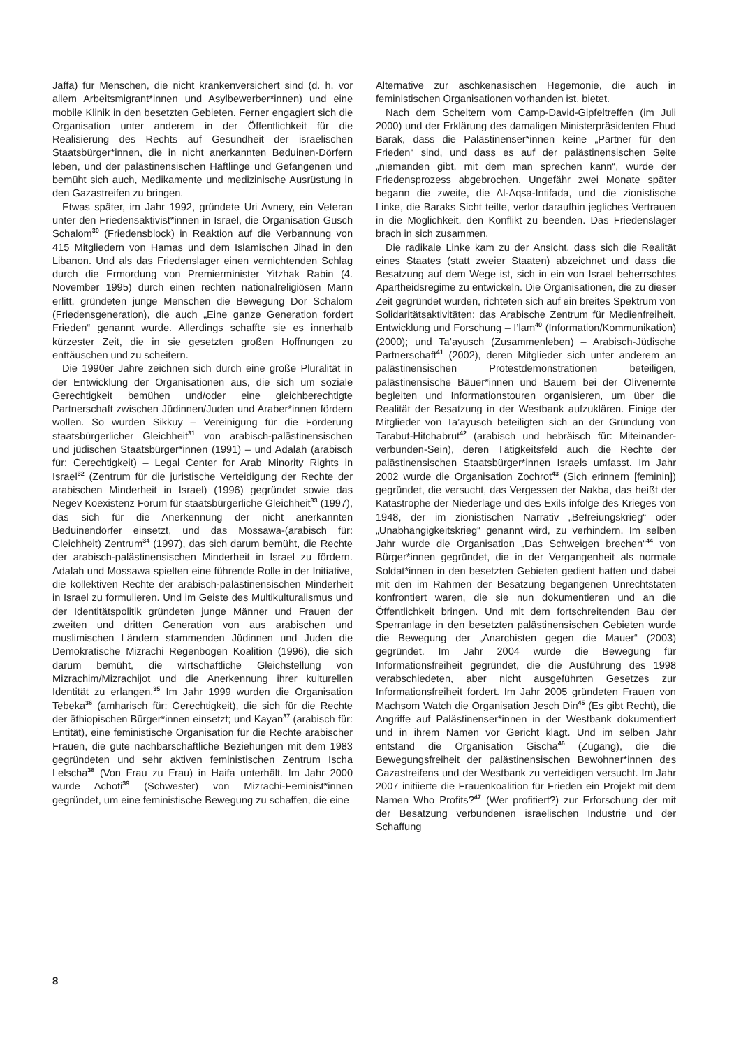Jaffa) für Menschen, die nicht krankenversichert sind (d. h. vor allem Arbeitsmigrant*innen und Asylbewerber*innen) und eine mobile Klinik in den besetzten Gebieten. Ferner engagiert sich die Organisation unter anderem in der Öffentlichkeit für die Realisierung des Rechts auf Gesundheit der israelischen Staatsbürger*innen, die in nicht anerkannten Beduinen-Dörfern leben, und der palästinensischen Häftlinge und Gefangenen und bemüht sich auch, Medikamente und medizinische Ausrüstung in den Gazastreifen zu bringen.
Etwas später, im Jahr 1992, gründete Uri Avnery, ein Veteran unter den Friedensaktivist*innen in Israel, die Organisation Gusch Schalom<sup>30</sup> (Friedensblock) in Reaktion auf die Verbannung von 415 Mitgliedern von Hamas und dem Islamischen Jihad in den Libanon. Und als das Friedenslager einen vernichtenden Schlag durch die Ermordung von Premierminister Yitzhak Rabin (4. November 1995) durch einen rechten nationalreligiösen Mann erlitt, gründeten junge Menschen die Bewegung Dor Schalom (Friedensgeneration), die auch „Eine ganze Generation fordert Frieden“ genannt wurde. Allerdings schaffte sie es innerhalb kürzester Zeit, die in sie gesetzten großen Hoffnungen zu enttäuschen und zu scheitern.
Die 1990er Jahre zeichnen sich durch eine große Pluralität in der Entwicklung der Organisationen aus, die sich um soziale Gerechtigkeit bemühen und/oder eine gleichberechtigte Partnerschaft zwischen Jüdinnen/Juden und Araber*innen fördern wollen. So wurden Sikkuy – Vereinigung für die Förderung staatsbürgerlicher Gleichheit<sup>31</sup> von arabisch-palästinensischen und jüdischen Staatsbürger*innen (1991) – und Adalah (arabisch für: Gerechtigkeit) – Legal Center for Arab Minority Rights in Israel<sup>32</sup> (Zentrum für die juristische Verteidigung der Rechte der arabischen Minderheit in Israel) (1996) gegründet sowie das Negev Koexistenz Forum für staatsbürgerliche Gleichheit<sup>33</sup> (1997), das sich für die Anerkennung der nicht anerkannten Beduinendörfer einsetzt, und das Mossawa-(arabisch für: Gleichheit) Zentrum<sup>34</sup> (1997), das sich darum bemüht, die Rechte der arabisch-palästinensischen Minderheit in Israel zu fördern. Adalah und Mossawa spielten eine führende Rolle in der Initiative, die kollektiven Rechte der arabisch-palästinensischen Minderheit in Israel zu formulieren. Und im Geiste des Multikulturalismus und der Identitätspolitik gründeten junge Männer und Frauen der zweiten und dritten Generation von aus arabischen und muslimischen Ländern stammenden Jüdinnen und Juden die Demokratische Mizrachi Regenbogen Koalition (1996), die sich darum bemüht, die wirtschaftliche Gleichstellung von Mizrachim/Mizrachijot und die Anerkennung ihrer kulturellen Identität zu erlangen.<sup>35</sup> Im Jahr 1999 wurden die Organisation Tebeka<sup>36</sup> (amharisch für: Gerechtigkeit), die sich für die Rechte der äthiopischen Bürger*innen einsetzt; und Kayan<sup>37</sup> (arabisch für: Entität), eine feministische Organisation für die Rechte arabischer Frauen, die gute nachbarschaftliche Beziehungen mit dem 1983 gegründeten und sehr aktiven feministischen Zentrum Ischa Lelscha<sup>38</sup> (Von Frau zu Frau) in Haifa unterhält. Im Jahr 2000 wurde Achoti<sup>39</sup> (Schwester) von Mizrachi-Feminist*innen gegründet, um eine feministische Bewegung zu schaffen, die eine
Alternative zur aschkenasischen Hegemonie, die auch in feministischen Organisationen vorhanden ist, bietet.
Nach dem Scheitern vom Camp-David-Gipfeltreffen (im Juli 2000) und der Erklärung des damaligen Ministerpräsidenten Ehud Barak, dass die Palästinenser*innen keine „Partner für den Frieden“ sind, und dass es auf der palästinensischen Seite „niemanden gibt, mit dem man sprechen kann“, wurde der Friedensprozess abgebrochen. Ungefähr zwei Monate später begann die zweite, die Al-Aqsa-Intifada, und die zionistische Linke, die Baraks Sicht teilte, verlor daraufhin jegliches Vertrauen in die Möglichkeit, den Konflikt zu beenden. Das Friedenslager brach in sich zusammen.
Die radikale Linke kam zu der Ansicht, dass sich die Realität eines Staates (statt zweier Staaten) abzeichnet und dass die Besatzung auf dem Wege ist, sich in ein von Israel beherrschtes Apartheidsregime zu entwickeln. Die Organisationen, die zu dieser Zeit gegründet wurden, richteten sich auf ein breites Spektrum von Solidaritätsaktivitäten: das Arabische Zentrum für Medienfreiheit, Entwicklung und Forschung – I’lam<sup>40</sup> (Information/Kommunikation) (2000); und Ta’ayusch (Zusammenleben) – Arabisch-Jüdische Partnerschaft<sup>41</sup> (2002), deren Mitglieder sich unter anderem an palästinensischen Protestdemonstrationen beteiligen, palästinensische Bäuer*innen und Bauern bei der Olivenernte begleiten und Informationstouren organisieren, um über die Realität der Besatzung in der Westbank aufzuklären. Einige der Mitglieder von Ta’ayusch beteiligten sich an der Gründung von Tarabut-Hitchabrut<sup>42</sup> (arabisch und hebräisch für: Miteinander-verbunden-Sein), deren Tätigkeitsfeld auch die Rechte der palästinensischen Staatsbürger*innen Israels umfasst. Im Jahr 2002 wurde die Organisation Zochrot<sup>43</sup> (Sich erinnern [feminin]) gegründet, die versucht, das Vergessen der Nakba, das heißt der Katastrophe der Niederlage und des Exils infolge des Krieges von 1948, der im zionistischen Narrativ „Befreiungskrieg“ oder „Unabhängigkeitskrieg“ genannt wird, zu verhindern. Im selben Jahr wurde die Organisation „Das Schweigen brechen“<sup>44</sup> von Bürger*innen gegründet, die in der Vergangenheit als normale Soldat*innen in den besetzten Gebieten gedient hatten und dabei mit den im Rahmen der Besatzung begangenen Unrechtstaten konfrontiert waren, die sie nun dokumentieren und an die Öffentlichkeit bringen. Und mit dem fortschreitenden Bau der Sperranlage in den besetzten palästinensischen Gebieten wurde die Bewegung der „Anarchisten gegen die Mauer“ (2003) gegründet. Im Jahr 2004 wurde die Bewegung für Informationsfreiheit gegründet, die die Ausführung des 1998 verabschiedeten, aber nicht ausgeführten Gesetzes zur Informationsfreiheit fordert. Im Jahr 2005 gründeten Frauen von Machsom Watch die Organisation Jesch Din<sup>45</sup> (Es gibt Recht), die Angriffe auf Palästinenser*innen in der Westbank dokumentiert und in ihrem Namen vor Gericht klagt. Und im selben Jahr entstand die Organisation Gischa<sup>46</sup> (Zugang), die die Bewegungsfreiheit der palästinensischen Bewohner*innen des Gazastreifens und der Westbank zu verteidigen versucht. Im Jahr 2007 initiierte die Frauenkoalition für Frieden ein Projekt mit dem Namen Who Profits?<sup>47</sup> (Wer profitiert?) zur Erforschung der mit der Besatzung verbundenen israelischen Industrie und der Schaffung
8